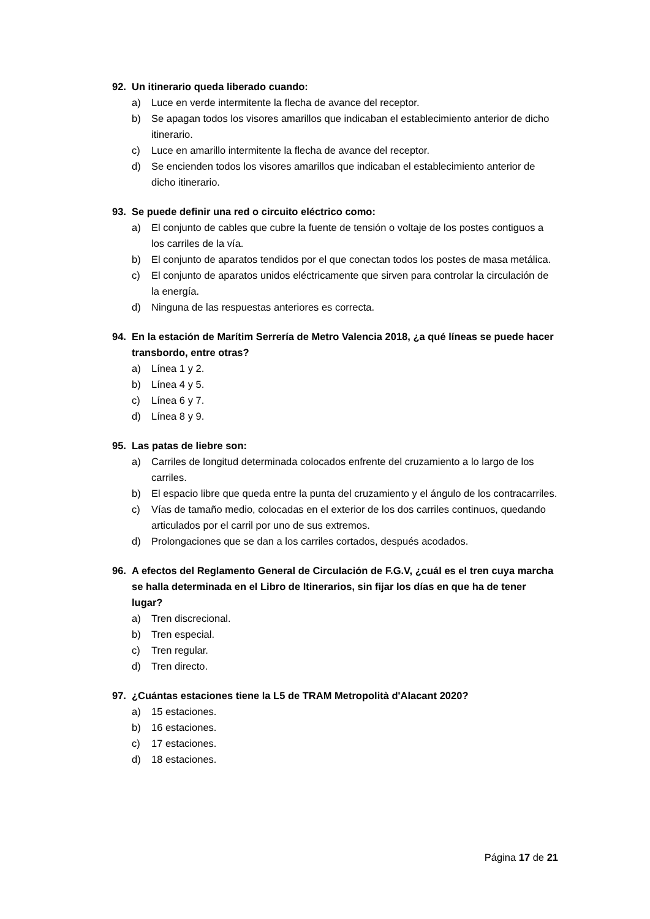92. Un itinerario queda liberado cuando:
a) Luce en verde intermitente la flecha de avance del receptor.
b) Se apagan todos los visores amarillos que indicaban el establecimiento anterior de dicho itinerario.
c) Luce en amarillo intermitente la flecha de avance del receptor.
d) Se encienden todos los visores amarillos que indicaban el establecimiento anterior de dicho itinerario.
93. Se puede definir una red o circuito eléctrico como:
a) El conjunto de cables que cubre la fuente de tensión o voltaje de los postes contiguos a los carriles de la vía.
b) El conjunto de aparatos tendidos por el que conectan todos los postes de masa metálica.
c) El conjunto de aparatos unidos eléctricamente que sirven para controlar la circulación de la energía.
d) Ninguna de las respuestas anteriores es correcta.
94. En la estación de Marítim Serrería de Metro Valencia 2018, ¿a qué líneas se puede hacer transbordo, entre otras?
a) Línea 1 y 2.
b) Línea 4 y 5.
c) Línea 6 y 7.
d) Línea 8 y 9.
95. Las patas de liebre son:
a) Carriles de longitud determinada colocados enfrente del cruzamiento a lo largo de los carriles.
b) El espacio libre que queda entre la punta del cruzamiento y el ángulo de los contracarriles.
c) Vías de tamaño medio, colocadas en el exterior de los dos carriles continuos, quedando articulados por el carril por uno de sus extremos.
d) Prolongaciones que se dan a los carriles cortados, después acodados.
96. A efectos del Reglamento General de Circulación de F.G.V, ¿cuál es el tren cuya marcha se halla determinada en el Libro de Itinerarios, sin fijar los días en que ha de tener lugar?
a) Tren discrecional.
b) Tren especial.
c) Tren regular.
d) Tren directo.
97. ¿Cuántas estaciones tiene la L5 de TRAM Metropolità d'Alacant 2020?
a) 15 estaciones.
b) 16 estaciones.
c) 17 estaciones.
d) 18 estaciones.
Página 17 de 21